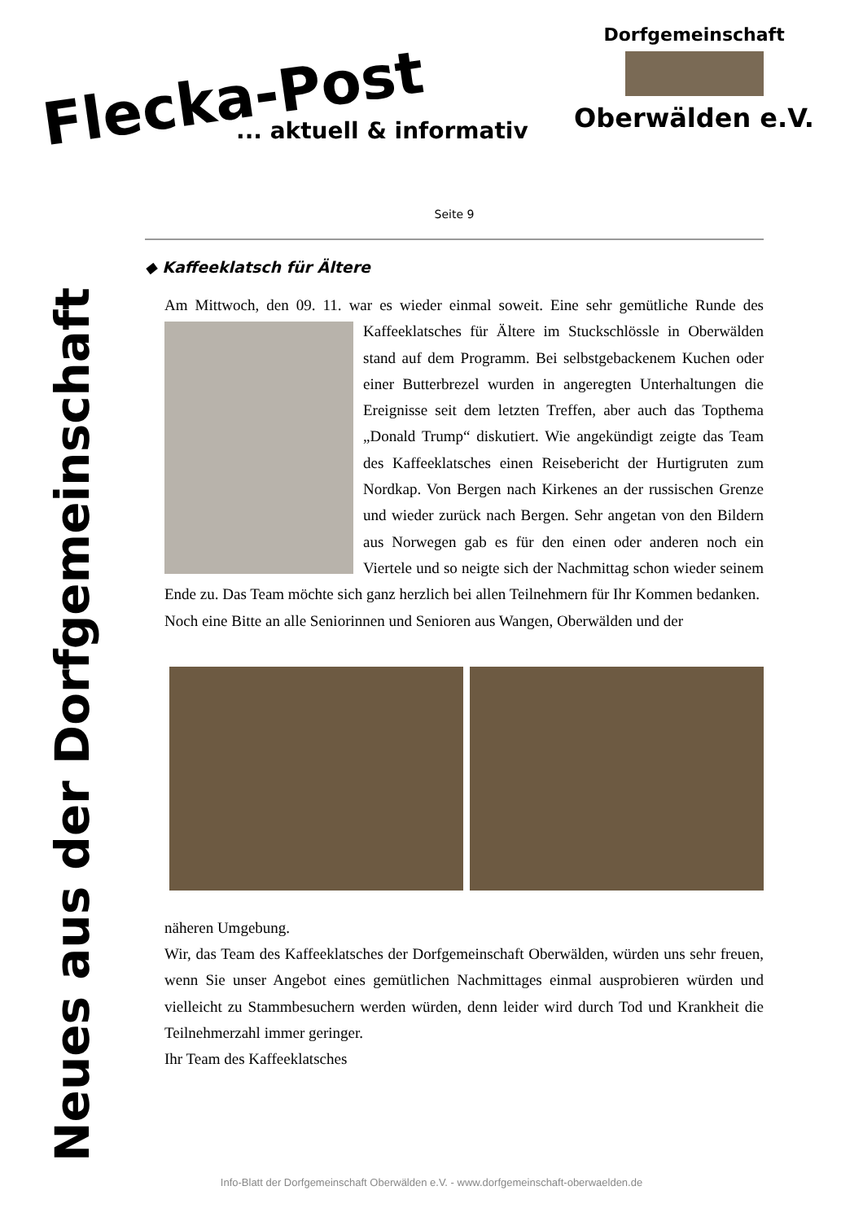Flecka-Post
... aktuell & informativ
Dorfgemeinschaft
Oberwälden e.V.
Neues aus der Dorfgemeinschaft
Seite 9
◆ Kaffeeklatsch für Ältere
Am Mittwoch, den 09. 11. war es wieder einmal soweit. Eine sehr gemütliche Runde des Kaffeeklatsches für Ältere im Stuckschlössle in Oberwälden stand auf dem Programm. Bei selbstgebackenem Kuchen oder einer Butterbrezel wurden in angeregten Unterhaltungen die Ereignisse seit dem letzten Treffen, aber auch das Topthema „Donald Trump“ diskutiert. Wie angekündigt zeigte das Team des Kaffeeklatsches einen Reisebericht der Hurtigruten zum Nordkap. Von Bergen nach Kirkenes an der russischen Grenze und wieder zurück nach Bergen. Sehr angetan von den Bildern aus Norwegen gab es für den einen oder anderen noch ein Viertele und so neigte sich der Nachmittag schon wieder seinem Ende zu. Das Team möchte sich ganz herzlich bei allen Teilnehmern für Ihr Kommen bedanken.
Noch eine Bitte an alle Seniorinnen und Senioren aus Wangen, Oberwälden und der
näheren Umgebung.
Wir, das Team des Kaffeeklatsches der Dorfgemeinschaft Oberwälden, würden uns sehr freuen, wenn Sie unser Angebot eines gemütlichen Nachmittages einmal ausprobieren würden und vielleicht zu Stammbesuchern werden würden, denn leider wird durch Tod und Krankheit die Teilnehmerzahl immer geringer.
Ihr Team des Kaffeeklatsches
Info-Blatt der Dorfgemeinschaft Oberwälden e.V. - www.dorfgemeinschaft-oberwaelden.de